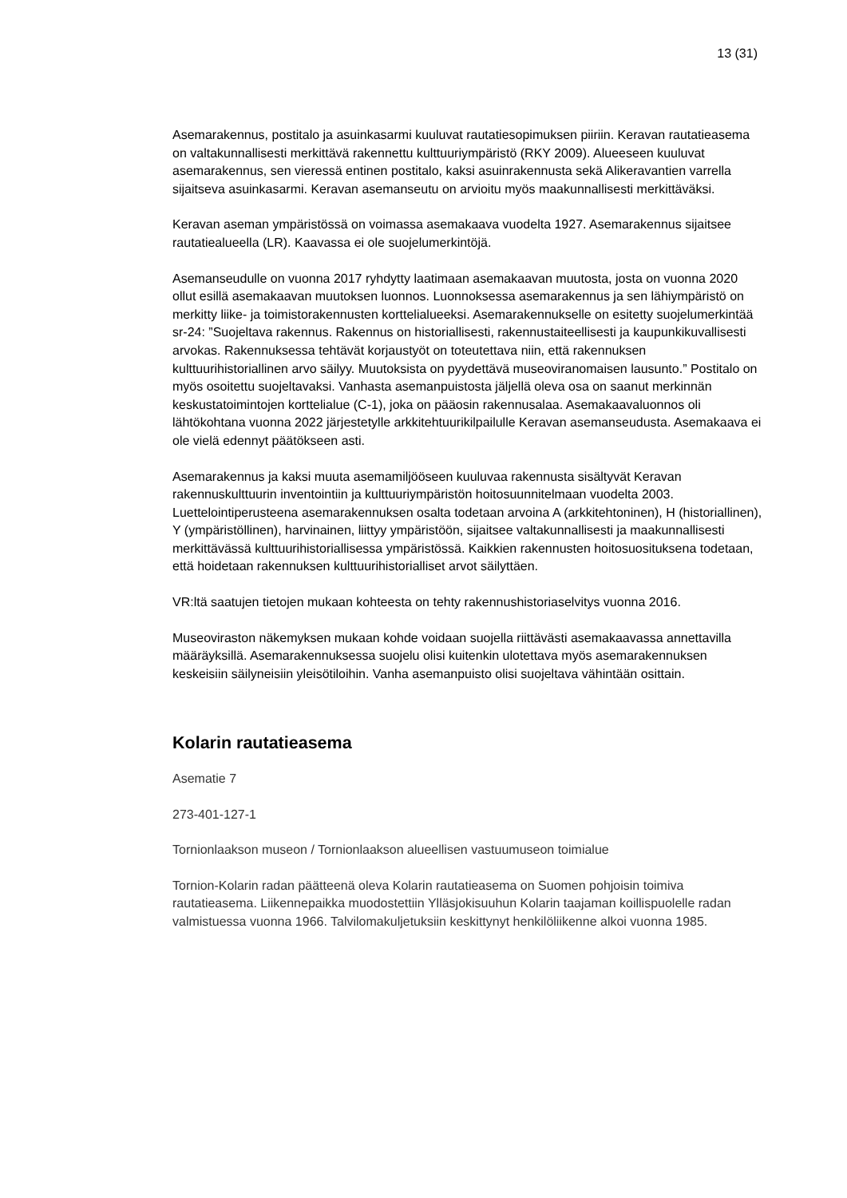13 (31)
Asemarakennus, postitalo ja asuinkasarmi kuuluvat rautatiesopimuksen piiriin. Keravan rautatieasema on valtakunnallisesti merkittävä rakennettu kulttuuriympäristö (RKY 2009). Alueeseen kuuluvat asemarakennus, sen vieressä entinen postitalo, kaksi asuinrakennusta sekä Alikeravantien varrella sijaitseva asuinkasarmi. Keravan asemanseutu on arvioitu myös maakunnallisesti merkittäväksi.
Keravan aseman ympäristössä on voimassa asemakaava vuodelta 1927. Asemarakennus sijaitsee rautatiealueella (LR). Kaavassa ei ole suojelumerkintöjä.
Asemanseudulle on vuonna 2017 ryhdytty laatimaan asemakaavan muutosta, josta on vuonna 2020 ollut esillä asemakaavan muutoksen luonnos. Luonnoksessa asemarakennus ja sen lähiympäristö on merkitty liike- ja toimistorakennusten korttelialueeksi. Asemarakennukselle on esitetty suojelumerkintää sr-24: ”Suojeltava rakennus. Rakennus on historiallisesti, rakennustaiteellisesti ja kaupunkikuvallisesti arvokas. Rakennuksessa tehtävät korjaustyöt on toteutettava niin, että rakennuksen kulttuurihistoriallinen arvo säilyy. Muutoksista on pyydettävä museoviranomaisen lausunto.” Postitalo on myös osoitettu suojeltavaksi. Vanhasta asemanpuistosta jäljellä oleva osa on saanut merkinnän keskustatoimintojen korttelialue (C-1), joka on pääosin rakennusalaa. Asemakaavaluonnos oli lähtökohtana vuonna 2022 järjestetylle arkkitehtuurikilpailulle Keravan asemanseudusta. Asemakaava ei ole vielä edennyt päätökseen asti.
Asemarakennus ja kaksi muuta asemamiljööseen kuuluvaa rakennusta sisältyvät Keravan rakennuskulttuurin inventointiin ja kulttuuriympäristön hoitosuunnitelmaan vuodelta 2003. Luettelointiperusteena asemarakennuksen osalta todetaan arvoina A (arkkitehtoninen), H (historiallinen), Y (ympäristöllinen), harvinainen, liittyy ympäristöön, sijaitsee valtakunnallisesti ja maakunnallisesti merkittävässä kulttuurihistoriallisessa ympäristössä. Kaikkien rakennusten hoitosuosituksena todetaan, että hoidetaan rakennuksen kulttuurihistorialliset arvot säilyttäen.
VR:ltä saatujen tietojen mukaan kohteesta on tehty rakennushistoriaselvitys vuonna 2016.
Museoviraston näkemyksen mukaan kohde voidaan suojella riittävästi asemakaavassa annettavilla määräyksillä. Asemarakennuksessa suojelu olisi kuitenkin ulotettava myös asemarakennuksen keskeisiin säilyneisiin yleisötiloihin. Vanha asemanpuisto olisi suojeltava vähintään osittain.
Kolarin rautatieasema
Asematie 7
273-401-127-1
Tornionlaakson museon / Tornionlaakson alueellisen vastuumuseon toimialue
Tornion-Kolarin radan päätteenä oleva Kolarin rautatieasema on Suomen pohjoisin toimiva rautatieasema. Liikennepaikka muodostettiin Ylläsjokisuuhun Kolarin taajaman koillispuolelle radan valmistuessa vuonna 1966. Talvilomakuljetuksiin keskittynyt henkilöliikenne alkoi vuonna 1985.